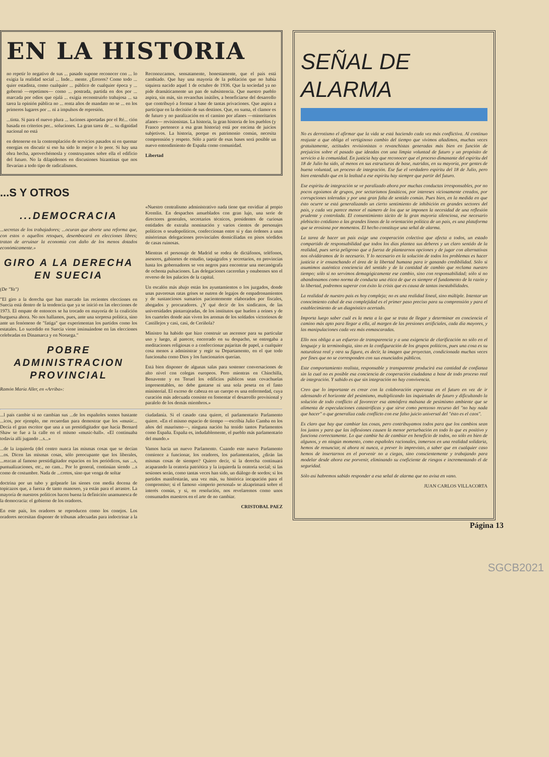EN LA HISTORIA
no repetir lo negativo de sus ... pasado supone reconocer con ... lo exigía la realidad social ... Inde... mente. ¿Errores? Como todo ... quier estadista, como cualquier ... público de cualquier época y ... gobernó —repetimos— como ... postrada, partida en dos por ... marcada por odios que ojalá ... exigía reconstruirlo trabajosa ... sa tarea la opinión pública no ... renta años de mandato no se ... en los primeros lugares por ... ni a impulsos de represión.
...tinta. Si para el nuevo plura ... luciones aportadas por el Ré... ción basada en criterios per... soluciones. La gran tarea de ... su dignidad nacional no está
en detenerse en la contemplación de servicios pasados ni en quemar energías en discutir si eso ha sido lo mejor o lo peor. Si hay una obra hecha, aprovechémosla y construyamos sobre ella el edificio del futuro. No la dilapidemos en discusiones bizantinas que nos llevarían a todo tipo de radicalismos.
Reconozcamos, sensatamente, honestamente, que el país está cambiado. Que hay una mayoría de la población que no había siquiera nacido aquel 1 de octubre de 1936. Que la sociedad ya no pide dramáticamente un pan de subsistencia. Que nuestro pueblo aspira, sin más, sin revanchas inútiles, a beneficiarse del desarrollo que contribuyó a formar a base de tantas privaciones. Que aspira a participar en la decisión de sus destinos. Que, en suma, el clamor es de futuro y no paralización en el camino por afanes —minoritarios afanes— revisionistas. La historia, la gran historia de los pueblos (y Franco pertenece a esa gran historia) está por encima de juicios subjetivos. La historia, porque es patrimonio común, necesita comprensión y respeto. Sólo a partir de esas bases será posible un nuevo entendimiento de España como comunidad.
Libertad
...S Y OTROS
...DEMOCRACIA
...secretas de los trabajadores; ...ocuran que aborte una reforma que, con estos o aquellos retoques, desembocará en elecciones libres; tratan de arruinar la economía con daño de los menos dotados económicamente.»
GIRO A LA DERECHA EN SUECIA
(De "Ya")
"El giro a la derecha que han marcado las recientes elecciones en Suecia está dentro de la tendencia que ya se inició en las elecciones de 1973. El empate de entonces se ha trocado en mayoría de la coalición burguesa ahora. No nos hallamos, pues, ante una sorpresa política, sino ante un fenómeno de "fatiga" que experimentan los partidos como los estatales. Lo sucedido en Suecia viene insinuándose en las elecciones celebradas en Dinamarca y en Noruega."
POBRE ADMINISTRACION PROVINCIAL
Ramón María Aller, en «Arriba»:
«Nuestro centralismo administrativo nada tiene que envidiar al propio Kremlin. En despachos amueblados con gran lujo, una serie de directores generales, secretarios técnicos, presidentes de curiosas entidades de extraña nominación y varios cientos de personajes políticos o seudopolíticos, confeccionan entre sí y dan órdenes a unas misérrimas delegaciones provinciales domiciliadas en pisos sórdidos de casas ruinosas.
Mientras el personaje de Madrid se rodea de dictáfonos, teléfonos, asesores, gabinetes de estudio, taquígrafos y secretarios, en provincias hasta los gobernadores se ven negros para encontrar una mecanógrafa de ochenta pulsaciones. Las delegaciones cacereñas y onubenses son el reverso de los palacios de la capital.
Un escalón más abajo están los ayuntamientos o los juzgados, donde unas pavorosas ratas grises se nutren de legajos de empadronamientos y de sustanciosos sumarios pacientemente elaborados por fiscales, abogados y procuradores. ¿Y qué decir de los sindicatos, de las universidades pintarrajeadas, de los institutos que huelen a orines y de los cuarteles donde aún viven los aromas de los soldados victoriosos de Castillejos y casi, casi, de Ceriñola?
Ministro ha habido que hizo construir un ascensor para su particular uso y luego, al parecer, encerrado en su despacho, se entregaba a meditaciones religiosas o a confeccionar pajaritas de papel, a cualquier cosa menos a administrar y regir su Departamento, en el que todo funcionaba como Dios y los funcionarios querían.
Está bien disponer de algunas salas para sostener conversaciones de alto nivel con colegas europeos. Pero mientras en Chinchilla, Benavente y en Teruel los edificios públicos sean covachuelas impresentables, no debe gastarse ni una sola peseta en el fasto ministerial. El exceso de cabeza en un cuerpo es una enfermedad, cuya curación más adecuada consiste en fomentar el desarrollo provisional y paralelo de los demás miembros.»
...l país cambie si no cambian sus ...de los españoles somos bastante ...icos, por ejemplo, me recuerdan para demostrar que los «music... Decía el gran escritor que una a un prestidigitador que hacía Bernard Shaw se fue a la calle en el mismo «music-hall». «El continuaba todavía allí jugando ...s...»
...de la izquierda (del centro nunca las mismas cosas que se decían ...os. Dicen las mismas cosas, sólo preocupante que los liberales, ...rezcan al famoso prestidigitador espacios en los periódicos, sus ...s, puntualizaciones, etc., no cam... Por lo general, continúan siendo ...s como de costumbre. Nada de ...cretos, sino que venga de soltar
doctrina por un tubo y golpearle las sienes con media docena de topicazos que, a fuerza de tanto manoseo, ya están para el arrastre. La mayoría de nuestros políticos hacen buena la definición unamunesca de la democracia: el gobierno de los oradores.
En este país, los oradores se reproducen como los conejos. Los oradores necesitan disponer de tribunas adecuadas para indoctrinar a la ciudadanía. Si el casado casa quiere, el parlamentario Parlamento quiere. «En el mismo espacio de tiempo —escribía Julio Camba en los años del maurismo—, ninguna nación ha tenido tantos Parlamentos como España. España es, indudablemente, el pueblo más parlamentario del mundo.»
Vamos hacia un nuevo Parlamento. Cuando este nuevo Parlamento comience a funcionar, los oradores, los parlamentarios, ¿dirán las mismas cosas de siempre? Quiero decir, si la derecha continuará acaparando la oratoria patriótica y la izquierda la oratoria social; si las sesiones serán, como tantas veces han sido, un diálogo de sordos; si los partidos manifestarán, una vez más, su histórica incapación para el compromiso; si el famoso «imperio personal» se alzaprimará sobre el interés común, y si, en resolución, nos revelaremos como unos consumados maestros en el arte de no cambiar.
CRISTOBAL PAEZ
SEÑAL DE ALARMA
No es derrotismo el afirmar que la vida se está haciendo cada vez más conflictiva. Al continuo reajuste a que obliga el vertiginoso cambio del tiempo que vivimos añadimos, muchas veces gratuitamente, actitudes revisionistas o revanchistas generadas más bien en función de prejuicios sobre el pasado que ideadas con una limpia voluntad de futuro y un propósito de servicio a la comunidad. En justicia hay que reconocer que el proceso dimanante del espíritu del 18 de Julio ha sido, al menos en sus estructuras de base, nutridas, en su mayoría, por gentes de buena voluntad, un proceso de integración. Ese fue el verdadero espíritu del 18 de Julio, pero bien entendido que en la lealtad a ese espíritu hay siempre que partir del futuro.
Ese espíritu de integración se ve paralizado ahora por muchas conductas irresponsables, por no pocos egoísmos de grupos, por sectarismos fanáticos, por intereses viciosamente creados, por corrupciones toleradas y por una gran falta de sentido común. Pues bien, en la medida en que ésto ocurre se está generalizando un cierto sentimiento de inhibición en grandes sectores del país, y cada vez parece menor el número de los que se imponen la necesidad de una reflexión prudente y controlada. El consentimiento tácito de la gran mayoría silenciosa, ese necesario plebiscito cotidiano a las grandes líneas de la orientación política de un país, es una plataforma que se erosiona por momentos. El hecho constituye una señal de alarma.
La tarea de hacer un país exige una cooperación colectiva que afecta a todos, un estado compartido de responsabilidad que todos los días plantea sus deberes y un claro sentido de la realidad, pues sería peligroso que a fuerza de plantearnos opciones y de jugar con alternativas nos olvidáramos de lo necesario. Y lo necesario en la solución de todos los problemas es hacer justicia e ir ensanchando el área de la libertad humana para ir ganando credibilidad. Sólo si asumimos auténtica conciencia del sentido y de la cantidad de cambio que reclama nuestro tiempo; sólo si no servimos demagógicamente ese cambio, sino con responsabilidad; sólo si no abandonamos como norma de conducta una ética de que es siempre el fundamento de la razón y la libertad, podremos superar con éxito la crisis que es causa de tantas inestabilidades.
La realidad de nuestro país es hoy compleja; no es una realidad lineal, sino múltiple. Intentar un conocimiento cabal de esa complejidad es el primer paso preciso para su comprensión y para el establecimiento de un diagnóstico acertado.
Importa luego saber cuál es la meta a la que se trata de llegar y determinar en conciencia el camino más apto para llegar a ella, al margen de las presiones artificiales, cada día mayores, y las manipulaciones cada vez más enmascaradas.
Ello nos obliga a un esfuerzo de transparencia y a una exigencia de clarificación no sólo en el lenguaje y la terminología, sino en la configuración de los grupos políticos, pues una cosa es su naturaleza real y otra su figura, es decir, la imagen que proyectan, condicionada muchas veces por fines que no se corresponden con sus enunciados públicos.
Este comportamiento realista, responsable y transparente producirá esa cantidad de confianza sin la cual no es posible esa conciencia de cooperación ciudadana a base de todo proceso real de integración. Y sabido es que sin integración no hay convivencia.
Creo que lo importante es crear con la colaboración esperanza en el futuro en vez de ir adensando el horizonte del pesimismo, multiplicando las inquietudes de futuro y dificultando la solución de todo conflicto al favorecer esa atmósfera malsana de pesimismo ambiente que se alimenta de especulaciones catastróficas y que sirve como perezoso recurso del "no hay nada que hacer" o que generaliza cada conflicto con ese falso juicio universal del "ésto es el caos".
Es claro que hay que cambiar las cosas, pero contribuyamos todos para que los cambios sean los justos y para que las inflexiones causen la menor perturbación en todo lo que es positivo y funciona correctamente. Lo que cambie ha de cambiar en beneficio de todos, no sólo en bien de algunos, y en ningún momento, como españoles racionales, inmersos en una realidad solidaria, hemos de renunciar, ni ahora ni nunca, a prever lo imprevisto, a saber que en cualquier caso hemos de insertarnos en el porvenir no a ciegas, sino conscientemente y trabajando para modelar desde ahora ese porvenir, eliminando su coeficiente de riesgos e incrementando el de seguridad.
Sólo así habremos sabido responder a esa señal de alarma que no avisa en vano.
JUAN CARLOS VILLACORTA
Página 13
SGCB2021